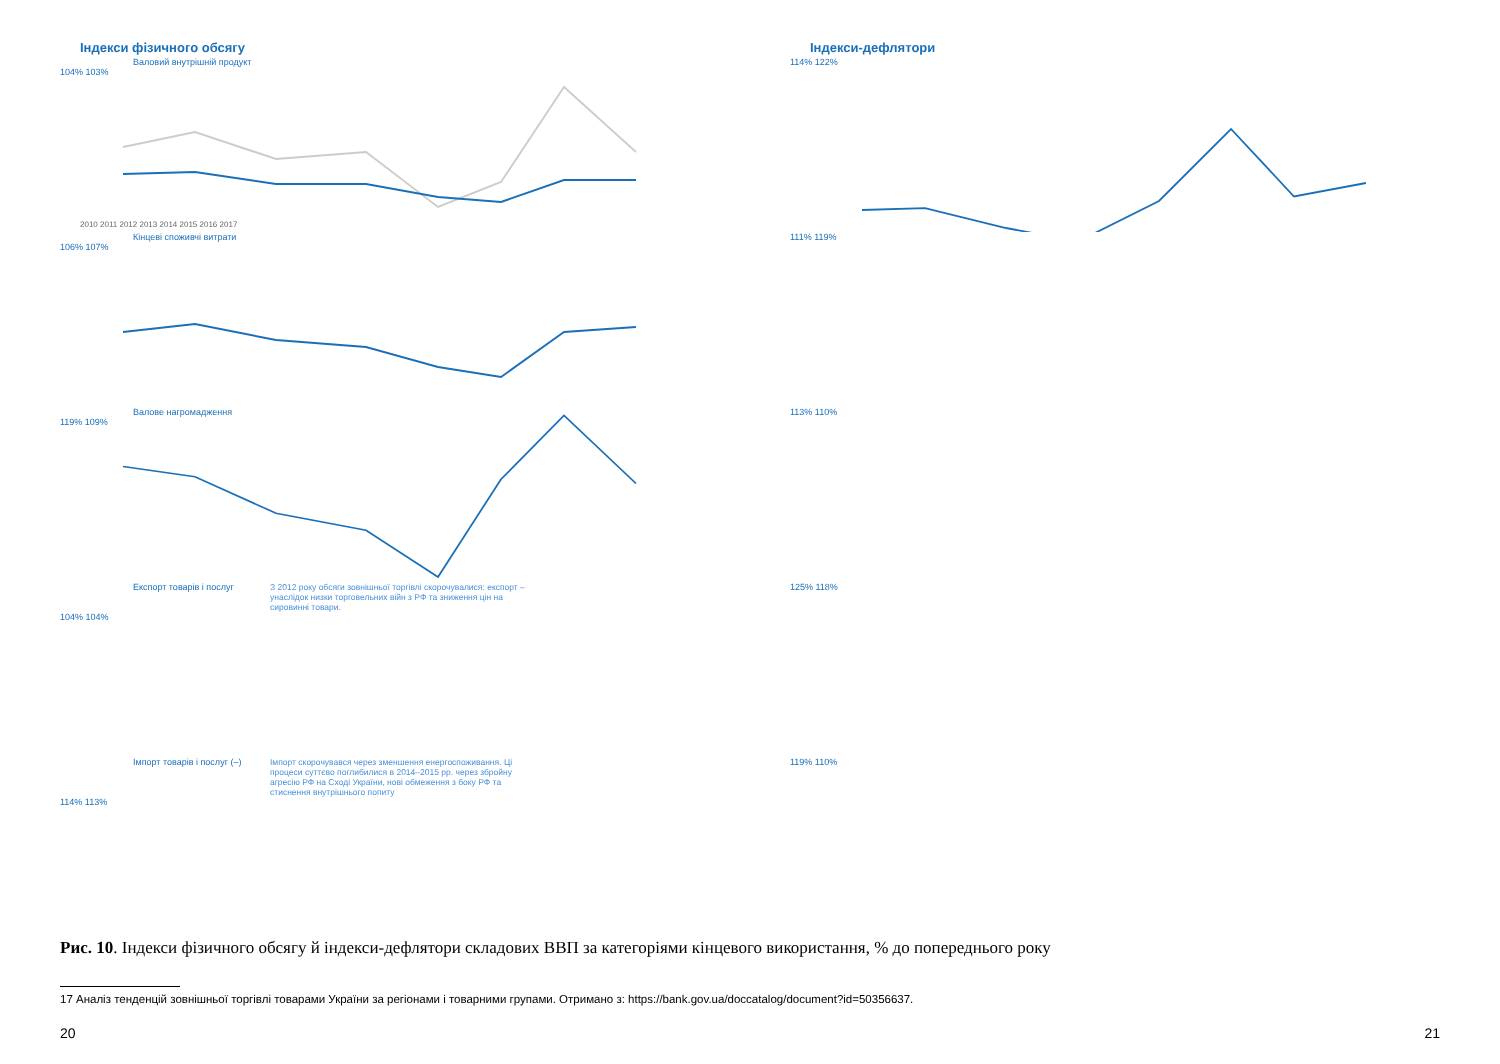Індекси фізичного обсягу
Валовий внутрішній продукт
104% 103%
2010 2011 2012 2013 2014 2015 2016 2017
Кінцеві споживчі витрати
106% 107%
Валове нагромадження
119% 109%
Експорт товарів і послуг
З 2012 року обсяги зовнішньої торгівлі скорочувалися: експорт – унаслідок низки торговельних війн з РФ та зниження цін на сировинні товари.
104% 104%
Імпорт товарів і послуг (–)
Імпорт скорочувався через зменшення енергоспоживання. Ці процеси суттєво поглибилися в 2014–2015 рр. через збройну агресію РФ на Сході України, нові обмеження з боку РФ та стиснення внутрішнього попиту
114% 113%
Індекси-дефлятори
114% 122%
111% 119%
113% 110%
125% 118%
119% 110%
Рис. 10. Індекси фізичного обсягу й індекси-дефлятори складових ВВП за категоріями кінцевого використання, % до попереднього року
17 Аналіз тенденцій зовнішньої торгівлі товарами України за регіонами і товарними групами. Отримано з: https://bank.gov.ua/doccatalog/document?id=50356637.
20 21